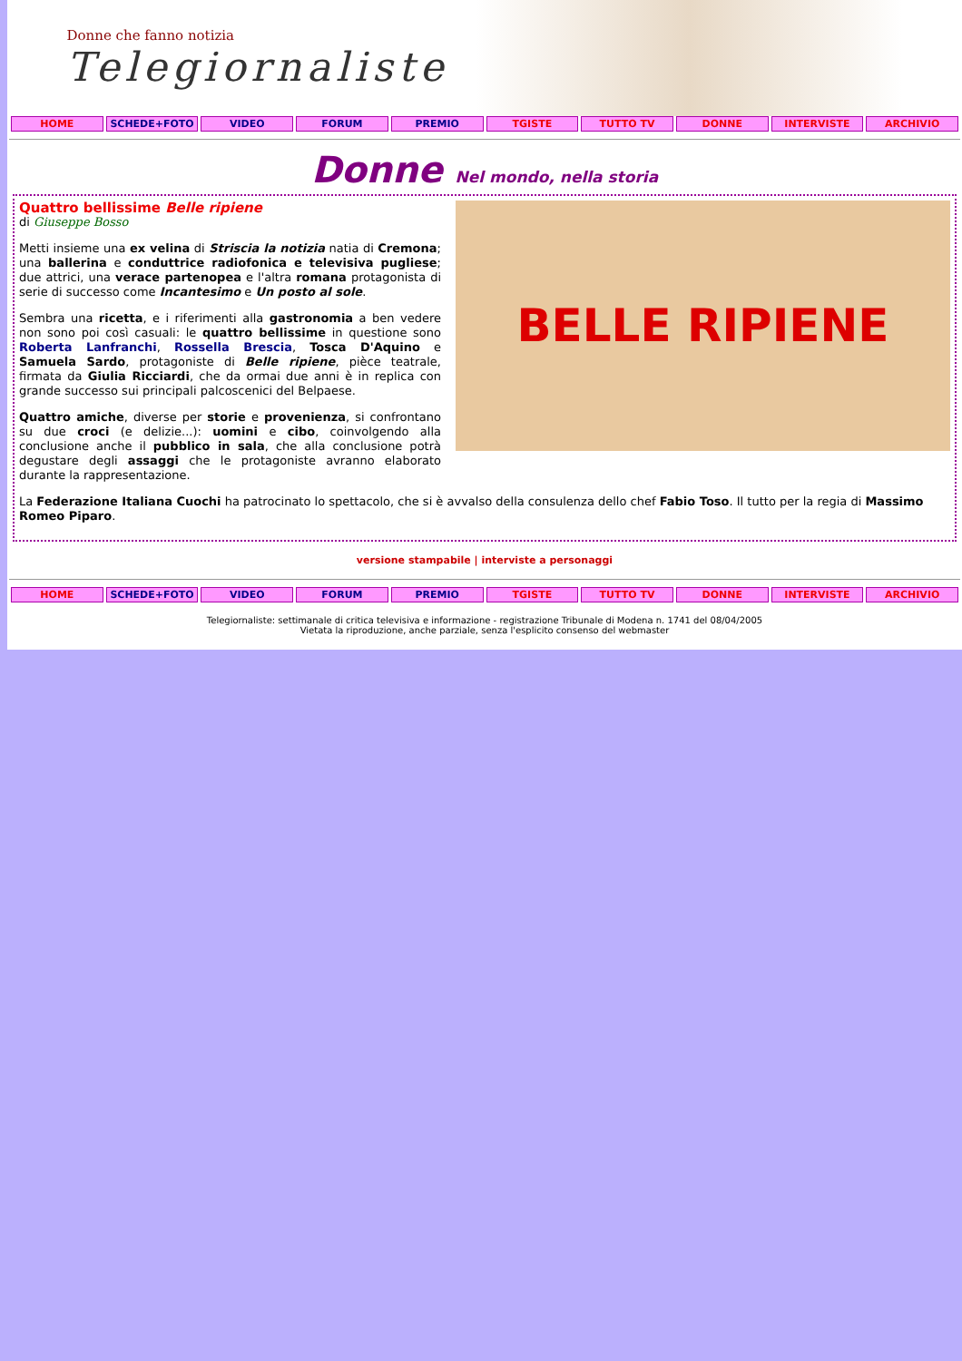Donne che fanno notizia
Telegiornaliste
HOME SCHEDE+FOTO VIDEO FORUM PREMIO TGISTE TUTTO TV DONNE INTERVISTE ARCHIVIO
Donne Nel mondo, nella storia
BELLE RIPIENE
Quattro bellissime Belle ripiene
di Giuseppe Bosso
Metti insieme una ex velina di Striscia la notizia natia di Cremona; una ballerina e conduttrice radiofonica e televisiva pugliese; due attrici, una verace partenopea e l'altra romana protagonista di serie di successo come Incantesimo e Un posto al sole.
Sembra una ricetta, e i riferimenti alla gastronomia a ben vedere non sono poi così casuali: le quattro bellissime in questione sono Roberta Lanfranchi, Rossella Brescia, Tosca D'Aquino e Samuela Sardo, protagoniste di Belle ripiene, pièce teatrale, firmata da Giulia Ricciardi, che da ormai due anni è in replica con grande successo sui principali palcoscenici del Belpaese.
Quattro amiche, diverse per storie e provenienza, si confrontano su due croci (e delizie...): uomini e cibo, coinvolgendo alla conclusione anche il pubblico in sala, che alla conclusione potrà degustare degli assaggi che le protagoniste avranno elaborato durante la rappresentazione.
La Federazione Italiana Cuochi ha patrocinato lo spettacolo, che si è avvalso della consulenza dello chef Fabio Toso. Il tutto per la regia di Massimo Romeo Piparo.
versione stampabile | interviste a personaggi
HOME SCHEDE+FOTO VIDEO FORUM PREMIO TGISTE TUTTO TV DONNE INTERVISTE ARCHIVIO
Telegiornaliste: settimanale di critica televisiva e informazione - registrazione Tribunale di Modena n. 1741 del 08/04/2005
Vietata la riproduzione, anche parziale, senza l'esplicito consenso del webmaster